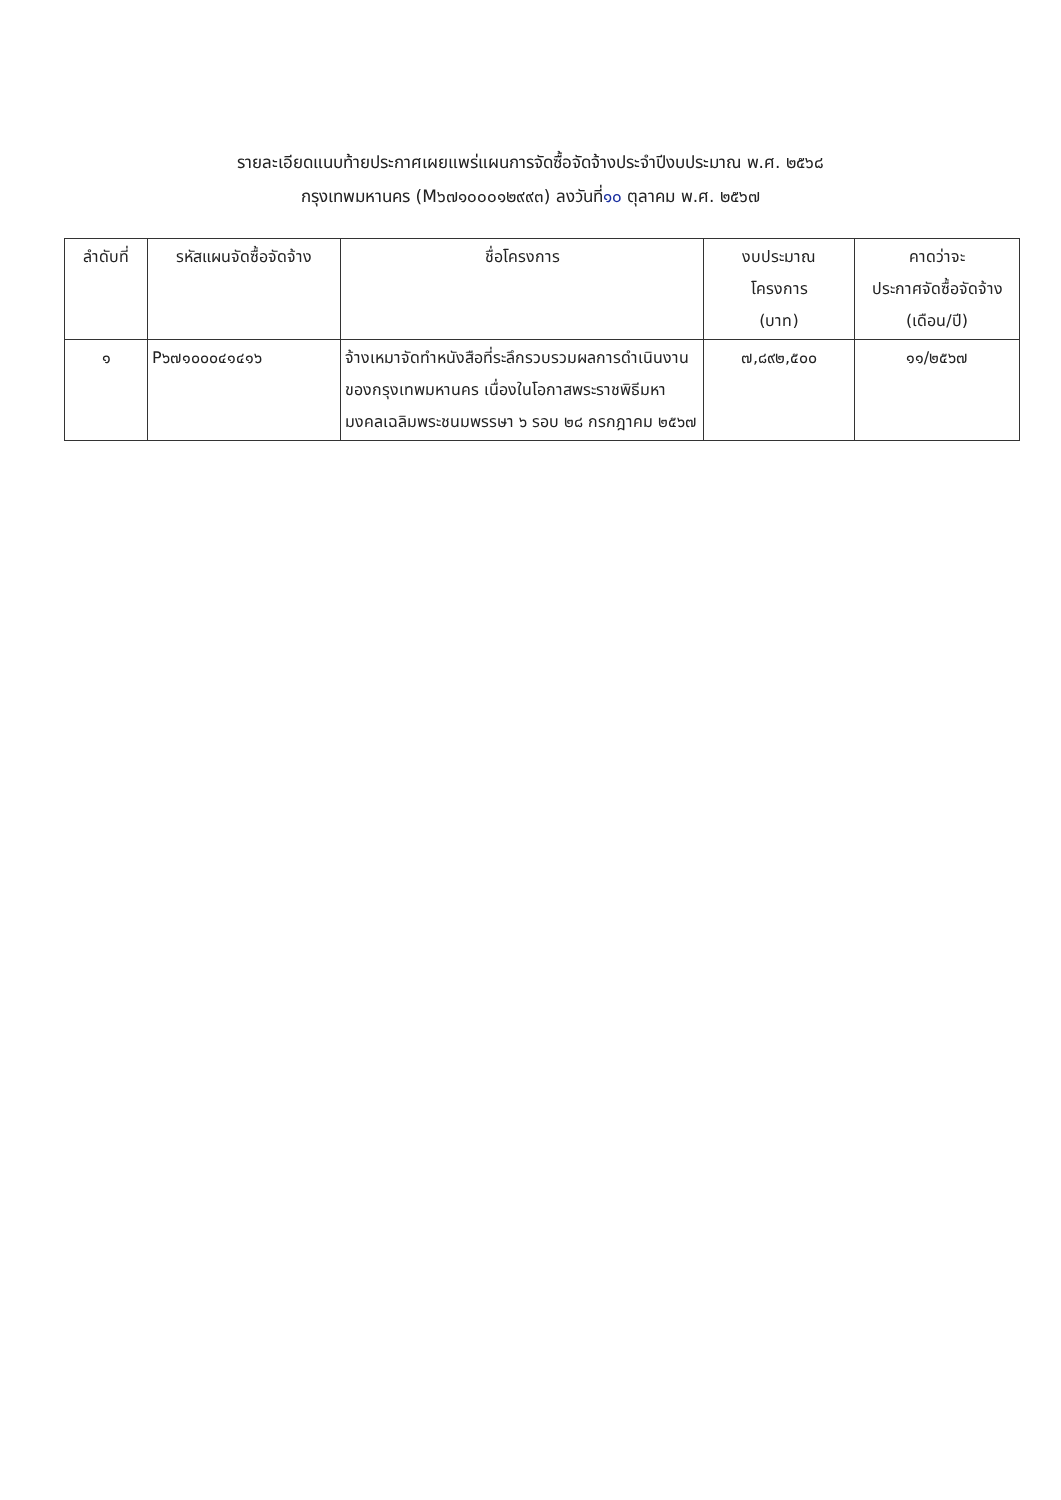รายละเอียดแนบท้ายประกาศเผยแพร่แผนการจัดซื้อจัดจ้างประจำปีงบประมาณ พ.ศ. ๒๕๖๘
กรุงเทพมหานคร (M๖๗๑๐๐๐๑๒๙๙๓) ลงวันที่๑๐ ตุลาคม พ.ศ. ๒๕๖๗
| ลำดับที่ | รหัสแผนจัดซื้อจัดจ้าง | ชื่อโครงการ | งบประมาณ โครงการ (บาท) | คาดว่าจะ ประกาศจัดซื้อจัดจ้าง (เดือน/ปี) |
| --- | --- | --- | --- | --- |
| ๑ | P๖๗๑๐๐๐๔๑๔๑๖ | จ้างเหมาจัดทำหนังสือที่ระลึกรวบรวมผลการดำเนินงานของกรุงเทพมหานคร เนื่องในโอกาสพระราชพิธีมหามงคลเฉลิมพระชนมพรรษา ๖ รอบ ๒๘ กรกฎาคม ๒๕๖๗ | ๗,๘๙๒,๕๐๐ | ๑๑/๒๕๖๗ |